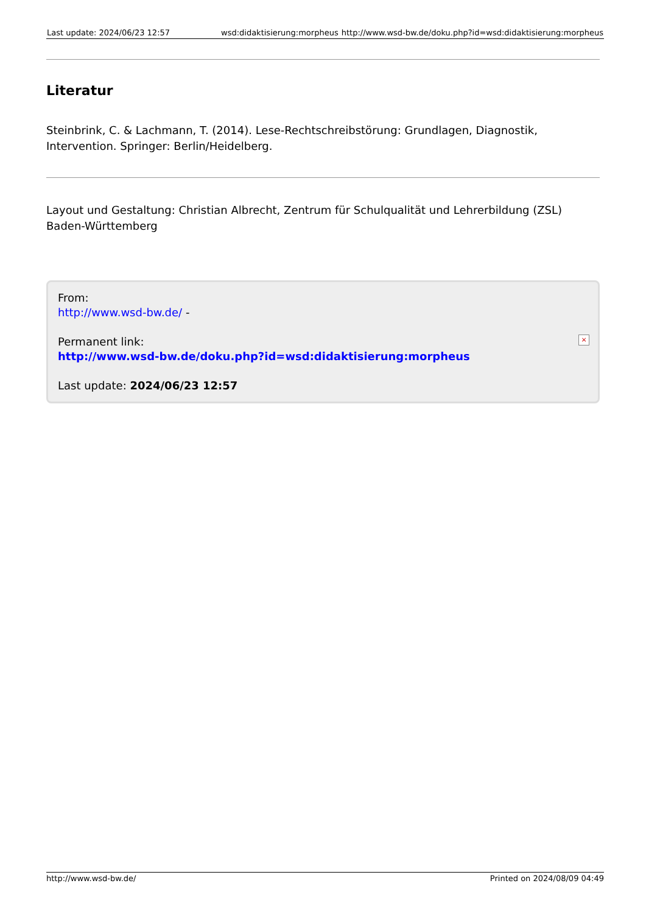Last update: 2024/06/23 12:57 wsd:didaktisierung:morpheus http://www.wsd-bw.de/doku.php?id=wsd:didaktisierung:morpheus
Literatur
Steinbrink, C. & Lachmann, T. (2014). Lese-Rechtschreibstörung: Grundlagen, Diagnostik, Intervention. Springer: Berlin/Heidelberg.
Layout und Gestaltung: Christian Albrecht, Zentrum für Schulqualität und Lehrerbildung (ZSL) Baden-Württemberg
From:
http://www.wsd-bw.de/ -
Permanent link:
http://www.wsd-bw.de/doku.php?id=wsd:didaktisierung:morpheus
Last update: 2024/06/23 12:57
×
http://www.wsd-bw.de/ Printed on 2024/08/09 04:49